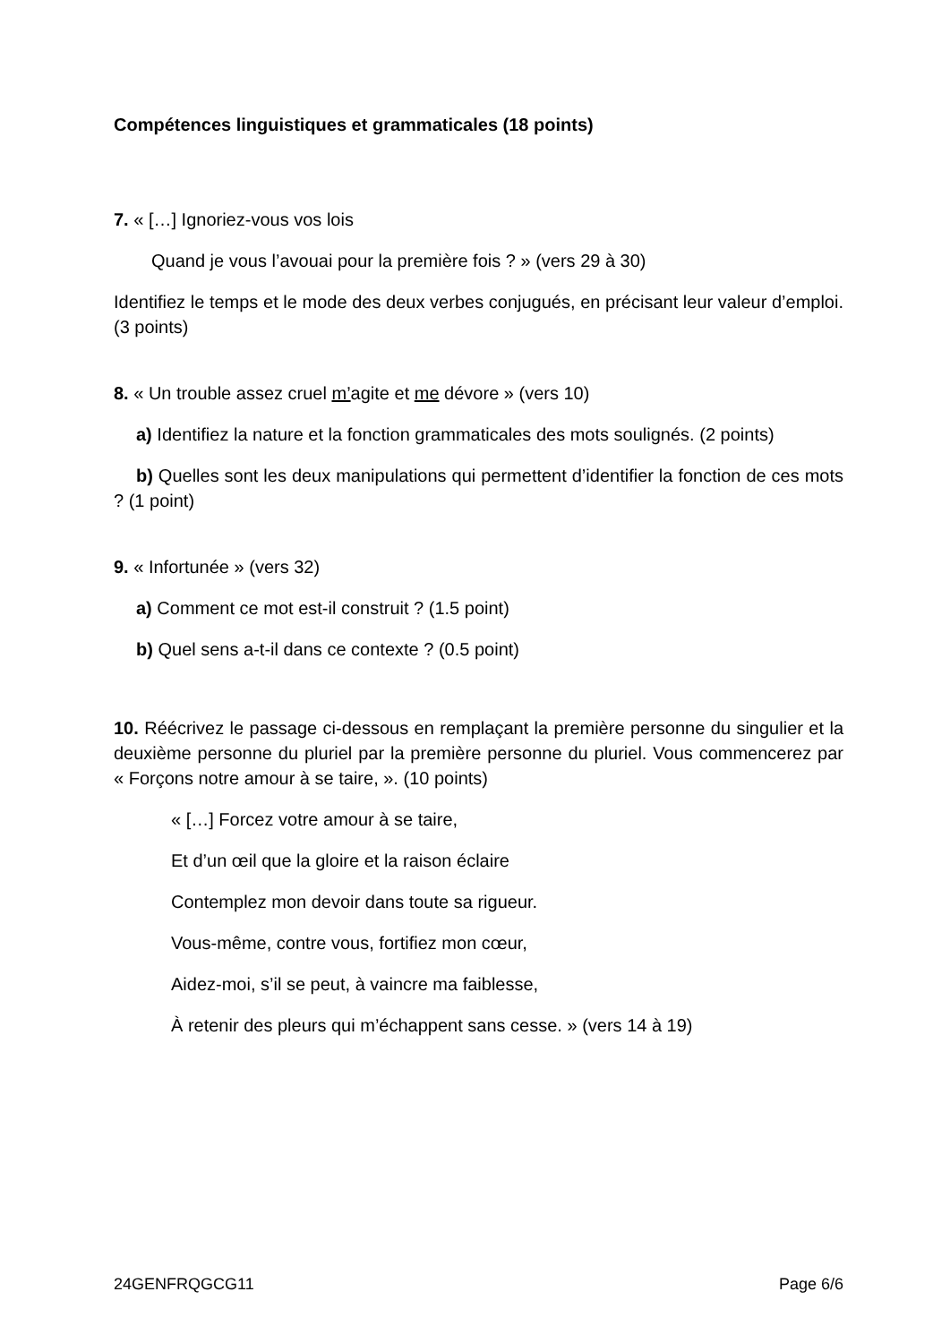Compétences linguistiques et grammaticales (18 points)
7. « […] Ignoriez-vous vos lois
Quand je vous l’avouai pour la première fois ? » (vers 29 à 30)
Identifiez le temps et le mode des deux verbes conjugués, en précisant leur valeur d’emploi. (3 points)
8. « Un trouble assez cruel m’agite et me dévore » (vers 10)
a) Identifiez la nature et la fonction grammaticales des mots soulignés. (2 points)
b) Quelles sont les deux manipulations qui permettent d’identifier la fonction de ces mots ? (1 point)
9. « Infortunée » (vers 32)
a) Comment ce mot est-il construit ? (1.5 point)
b) Quel sens a-t-il dans ce contexte ? (0.5 point)
10. Réécrivez le passage ci-dessous en remplaçant la première personne du singulier et la deuxième personne du pluriel par la première personne du pluriel. Vous commencerez par « Forçons notre amour à se taire, ». (10 points)
« […] Forcez votre amour à se taire,
Et d’un œil que la gloire et la raison éclaire
Contemplez mon devoir dans toute sa rigueur.
Vous-même, contre vous, fortifiez mon cœur,
Aidez-moi, s’il se peut, à vaincre ma faiblesse,
À retenir des pleurs qui m’échappent sans cesse. » (vers 14 à 19)
24GENFRQGCG11 Page 6/6